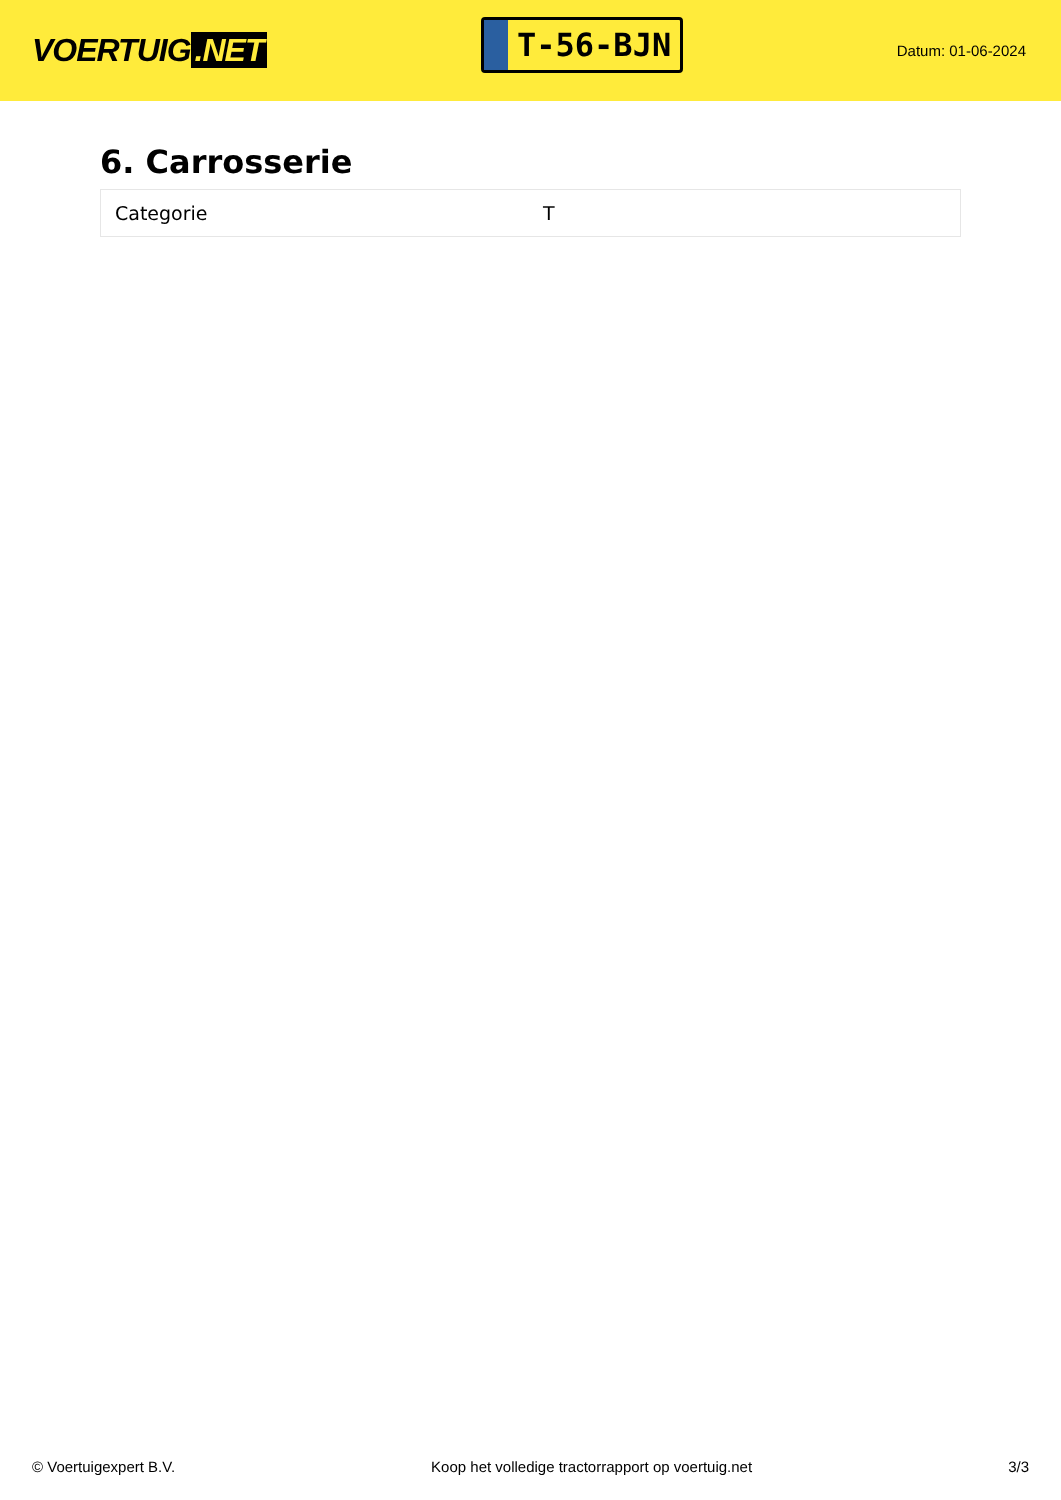VOERTUIG.NET
T-56-BJN
Datum: 01-06-2024
6. Carrosserie
| Categorie | T |
© Voertuigexpert B.V. Koop het volledige tractorrapport op voertuig.net 3/3